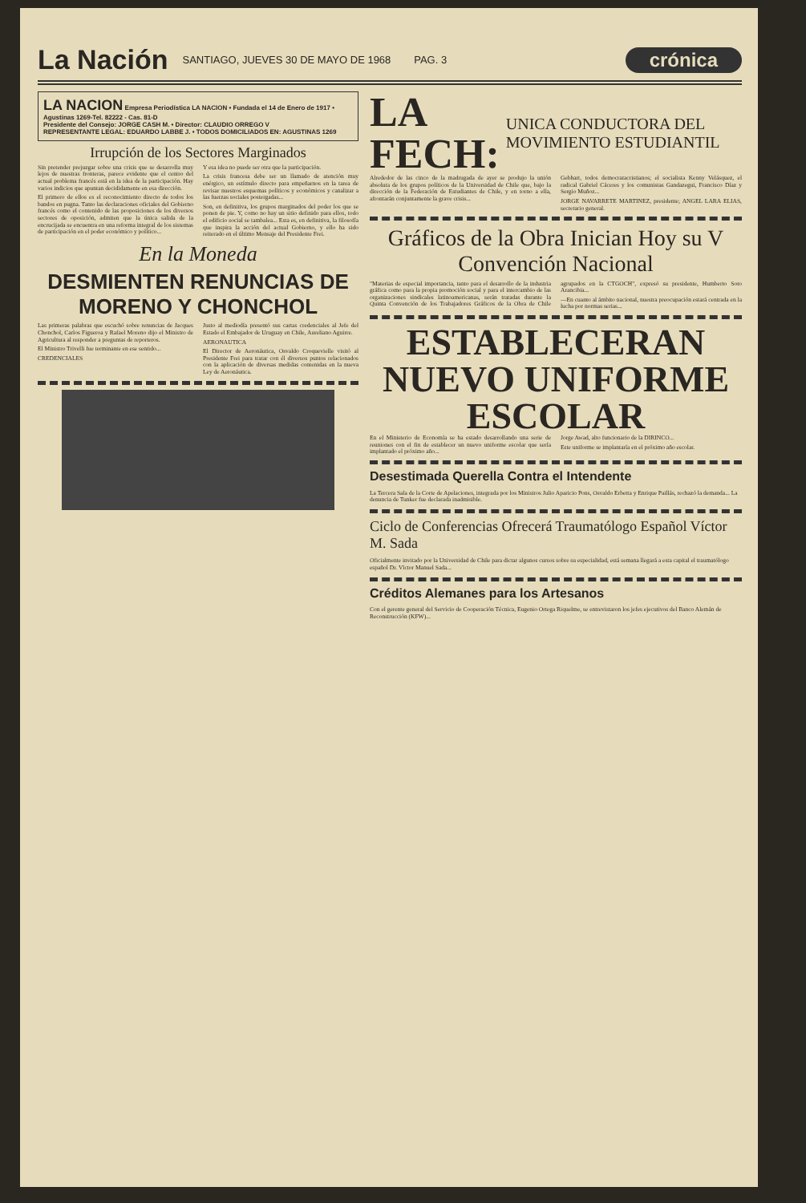La Nación SANTIAGO, JUEVES 30 DE MAYO DE 1968 PAG. 3 crónica
LA NACION Empresa Periodística LA NACION • Fundada el 14 de Enero de 1917 • Agustinas 1269-Tel. 82222 - Cas. 81-D
Presidente del Consejo: JORGE CASH M. • Director: CLAUDIO ORREGO V
REPRESENTANTE LEGAL: EDUARDO LABBE J. • TODOS DOMICILIADOS EN: AGUSTINAS 1269
Irrupción de los Sectores Marginados
Sin pretender prejuzgar sobre una crisis que se desarrolla muy lejos de nuestras fronteras, parece evidente que el centro del actual problema francés está en la idea de la participación. Hay varios indicios que apuntan decididamente en esa dirección.
El primero de ellos es el reconocimiento directo de todos los bandos en pugna. Tanto las declaraciones oficiales del Gobierno francés como el contenido de las proposiciones de los diversos sectores de oposición, admiten que la única salida de la encrucijada se encuentra en una reforma integral de los sistemas de participación en el poder económico y político...
Y esa idea no puede ser otra que la participación.
La crisis francesa debe ser un llamado de atención muy enérgico, un estímulo directo para empeñarnos en la tarea de revisar nuestros esquemas políticos y económicos y canalizar a las fuerzas sociales postergadas...
Son, en definitiva, los grupos marginados del poder los que se ponen de pie. Y, como no hay un sitio definido para ellos, todo el edificio social se tambalea... Esta es, en definitiva, la filosofía que inspira la acción del actual Gobierno, y ello ha sido reiterado en el último Mensaje del Presidente Frei.
En la Moneda
DESMIENTEN RENUNCIAS DE MORENO Y CHONCHOL
Las primeras palabras que escuchó sobre renuncias de Jacques Chonchol, Carlos Figueroa y Rafael Moreno dijo el Ministro de Agricultura al responder a preguntas de reporteros.
El Ministro Trivelli fue terminante en ese sentido...
CREDENCIALES
Justo al mediodía presentó sus cartas credenciales al Jefe del Estado el Embajador de Uruguay en Chile, Aureliano Aguirre.
AERONAUTICA
El Director de Aeronáutica, Osvaldo Croquevielle visitó al Presidente Frei para tratar con él diversos puntos relacionados con la aplicación de diversas medidas contenidas en la nueva Ley de Aeronáutica.
LA FECH: UNICA CONDUCTORA DEL MOVIMIENTO ESTUDIANTIL
Alrededor de las cinco de la madrugada de ayer se produjo la unión absoluta de los grupos políticos de la Universidad de Chile que, bajo la dirección de la Federación de Estudiantes de Chile, y en torno a ella, afrontarán conjuntamente la grave crisis...
Gebhart, todos democratacristianos; el socialista Kenny Velásquez, el radical Gabriel Cáceres y los comunistas Gandazegui, Francisco Díaz y Sergio Muñoz...
JORGE NAVARRETE MARTINEZ, presidente; ANGEL LARA ELIAS, secretario general.
Gráficos de la Obra Inician Hoy su V Convención Nacional
"Materias de especial importancia, tanto para el desarrollo de la industria gráfica como para la propia promoción social y para el intercambio de las organizaciones sindicales latinoamericanas, serán tratadas durante la Quinta Convención de los Trabajadores Gráficos de la Obra de Chile agrupados en la CTGOCH", expresó su presidente, Humberto Soto Arancibia...
—En cuanto al ámbito nacional, nuestra preocupación estará centrada en la lucha por normas serias...
ESTABLECERAN NUEVO UNIFORME ESCOLAR
En el Ministerio de Economía se ha estado desarrollando una serie de reuniones con el fin de establecer un nuevo uniforme escolar que sería implantado el próximo año...
Jorge Awad, alto funcionario de la DIRINCO...
Este uniforme se implantaría en el próximo año escolar.
Desestimada Querella Contra el Intendente
La Tercera Sala de la Corte de Apelaciones, integrada por los Ministros Julio Aparicio Pons, Osvaldo Erbetta y Enrique Paillás, rechazó la demanda... La denuncia de Tunker fue declarada inadmisible.
Ciclo de Conferencias Ofrecerá Traumatólogo Español Víctor M. Sada
Oficialmente invitado por la Universidad de Chile para dictar algunos cursos sobre su especialidad, está semana llegará a esta capital el traumatólogo español Dr. Víctor Manuel Sada...
Créditos Alemanes para los Artesanos
Con el gerente general del Servicio de Cooperación Técnica, Eugenio Ortega Riquelme, se entrevistaron los jefes ejecutivos del Banco Alemán de Reconstrucción (KFW)...